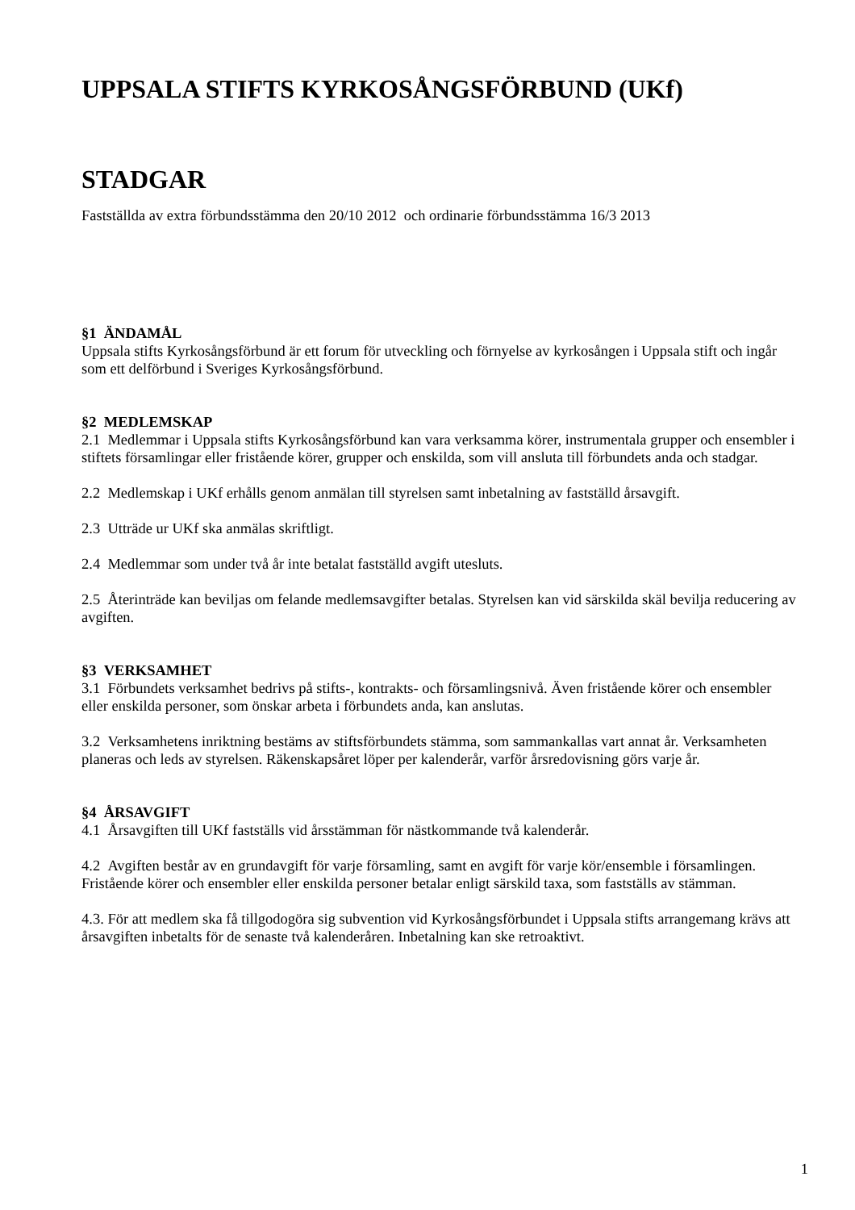UPPSALA STIFTS KYRKOSÅNGSFÖRBUND (UKf)
STADGAR
Fastställda av extra förbundsstämma den 20/10 2012 och ordinarie förbundsstämma 16/3 2013
§1 ÄNDAMÅL
Uppsala stifts Kyrkosångsförbund är ett forum för utveckling och förnyelse av kyrkosången i Uppsala stift och ingår som ett delförbund i Sveriges Kyrkosångsförbund.
§2 MEDLEMSKAP
2.1 Medlemmar i Uppsala stifts Kyrkosångsförbund kan vara verksamma körer, instrumentala grupper och ensembler i stiftets församlingar eller fristående körer, grupper och enskilda, som vill ansluta till förbundets anda och stadgar.
2.2 Medlemskap i UKf erhålls genom anmälan till styrelsen samt inbetalning av fastställd årsavgift.
2.3 Utträde ur UKf ska anmälas skriftligt.
2.4 Medlemmar som under två år inte betalat fastställd avgift utesluts.
2.5 Återinträde kan beviljas om felande medlemsavgifter betalas. Styrelsen kan vid särskilda skäl bevilja reducering av avgiften.
§3 VERKSAMHET
3.1 Förbundets verksamhet bedrivs på stifts-, kontrakts- och församlingsnivå. Även fristående körer och ensembler eller enskilda personer, som önskar arbeta i förbundets anda, kan anslutas.
3.2 Verksamhetens inriktning bestäms av stiftsförbundets stämma, som sammankallas vart annat år. Verksamheten planeras och leds av styrelsen. Räkenskapsåret löper per kalenderår, varför årsredovisning görs varje år.
§4 ÅRSAVGIFT
4.1 Årsavgiften till UKf fastställs vid årsstämman för nästkommande två kalenderår.
4.2 Avgiften består av en grundavgift för varje församling, samt en avgift för varje kör/ensemble i församlingen. Fristående körer och ensembler eller enskilda personer betalar enligt särskild taxa, som fastställs av stämman.
4.3. För att medlem ska få tillgodogöra sig subvention vid Kyrkosångsförbundet i Uppsala stifts arrangemang krävs att årsavgiften inbetalts för de senaste två kalenderåren. Inbetalning kan ske retroaktivt.
1